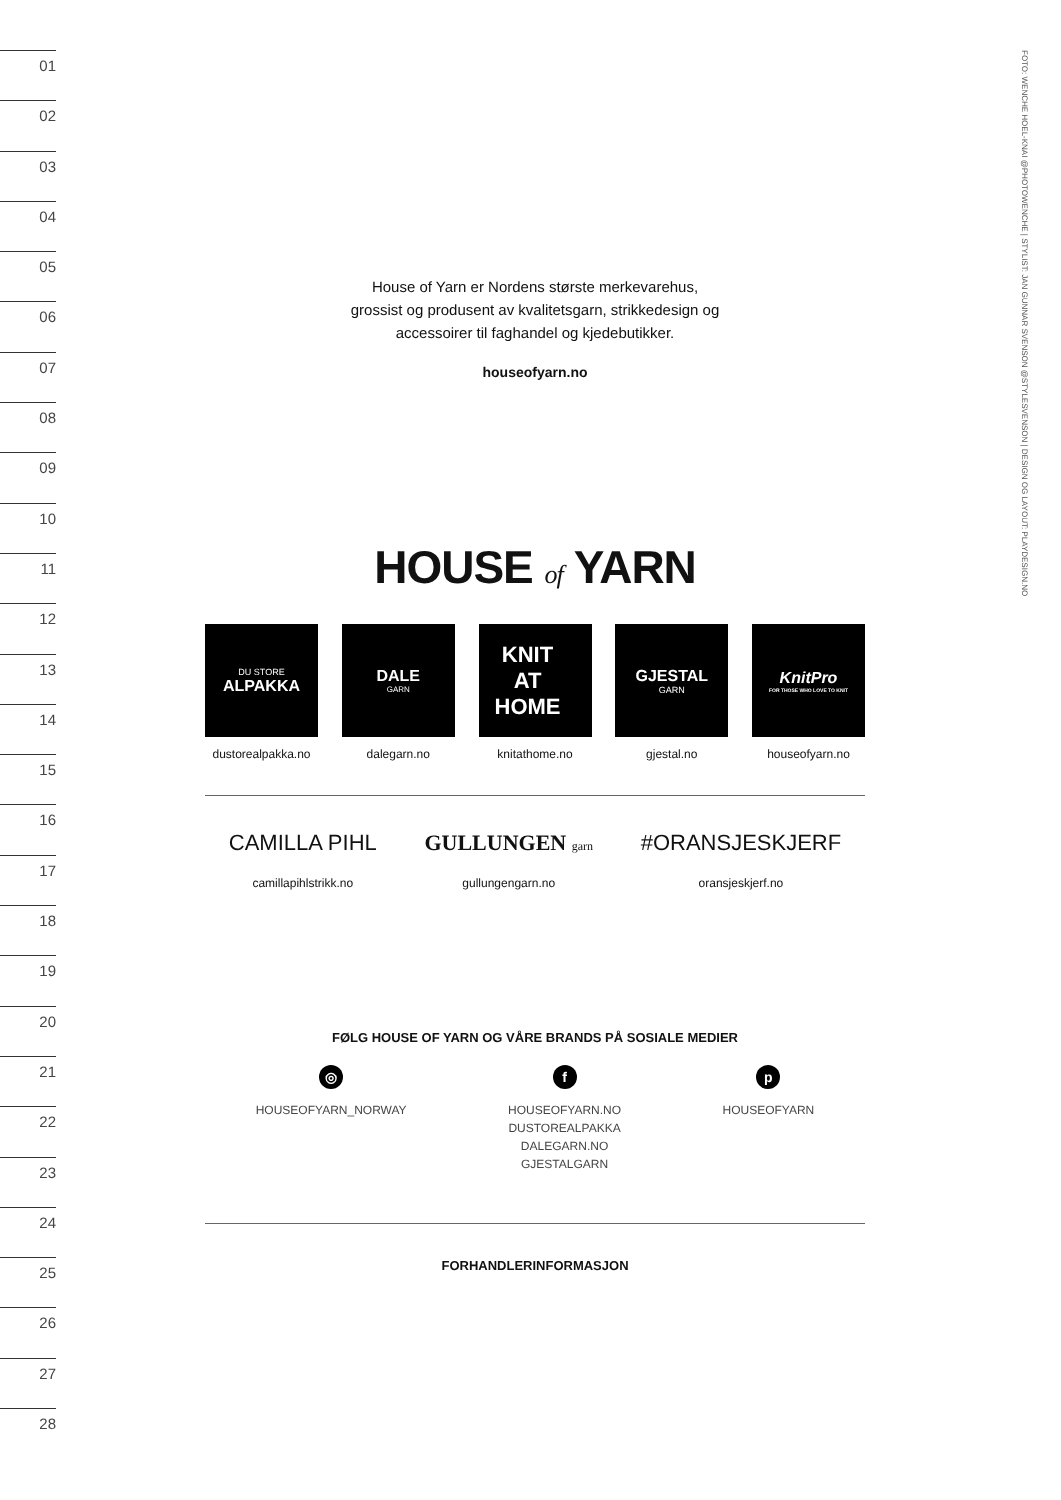01
02
03
04
05
06
07
08
09
10
11
12
13
14
15
16
17
18
19
20
21
22
23
24
25
26
27
28
FOTO: WENCHE HOEL-KNAI @PHOTOWENCHE | STYLIST: JAN GUNNAR SVENSON @STYLESVENSON | DESIGN OG LAYOUT: PLAYDESIGN.NO
House of Yarn er Nordens største merkevarehus,
grossist og produsent av kvalitetsgarn, strikkedesign og
accessoirer til faghandel og kjedebutikker.
houseofyarn.no
HOUSE of YARN
DU STORE
ALPAKKA
dustorealpakka.no
DALE
GARN
dalegarn.no
KNIT
AT
HOME
knitathome.no
GJESTAL
GARN
gjestal.no
KnitPro
FOR THOSE WHO LOVE TO KNIT
houseofyarn.no
CAMILLA PIHL
camillapihlstrikk.no
GULLUNGEN garn
gullungengarn.no
#ORANSJESKJERF
oransjeskjerf.no
FØLG HOUSE OF YARN OG VÅRE BRANDS PÅ SOSIALE MEDIER
◎
HOUSEOFYARN_NORWAY
f
HOUSEOFYARN.NO
DUSTOREALPAKKA
DALEGARN.NO
GJESTALGARN
p
HOUSEOFYARN
FORHANDLERINFORMASJON